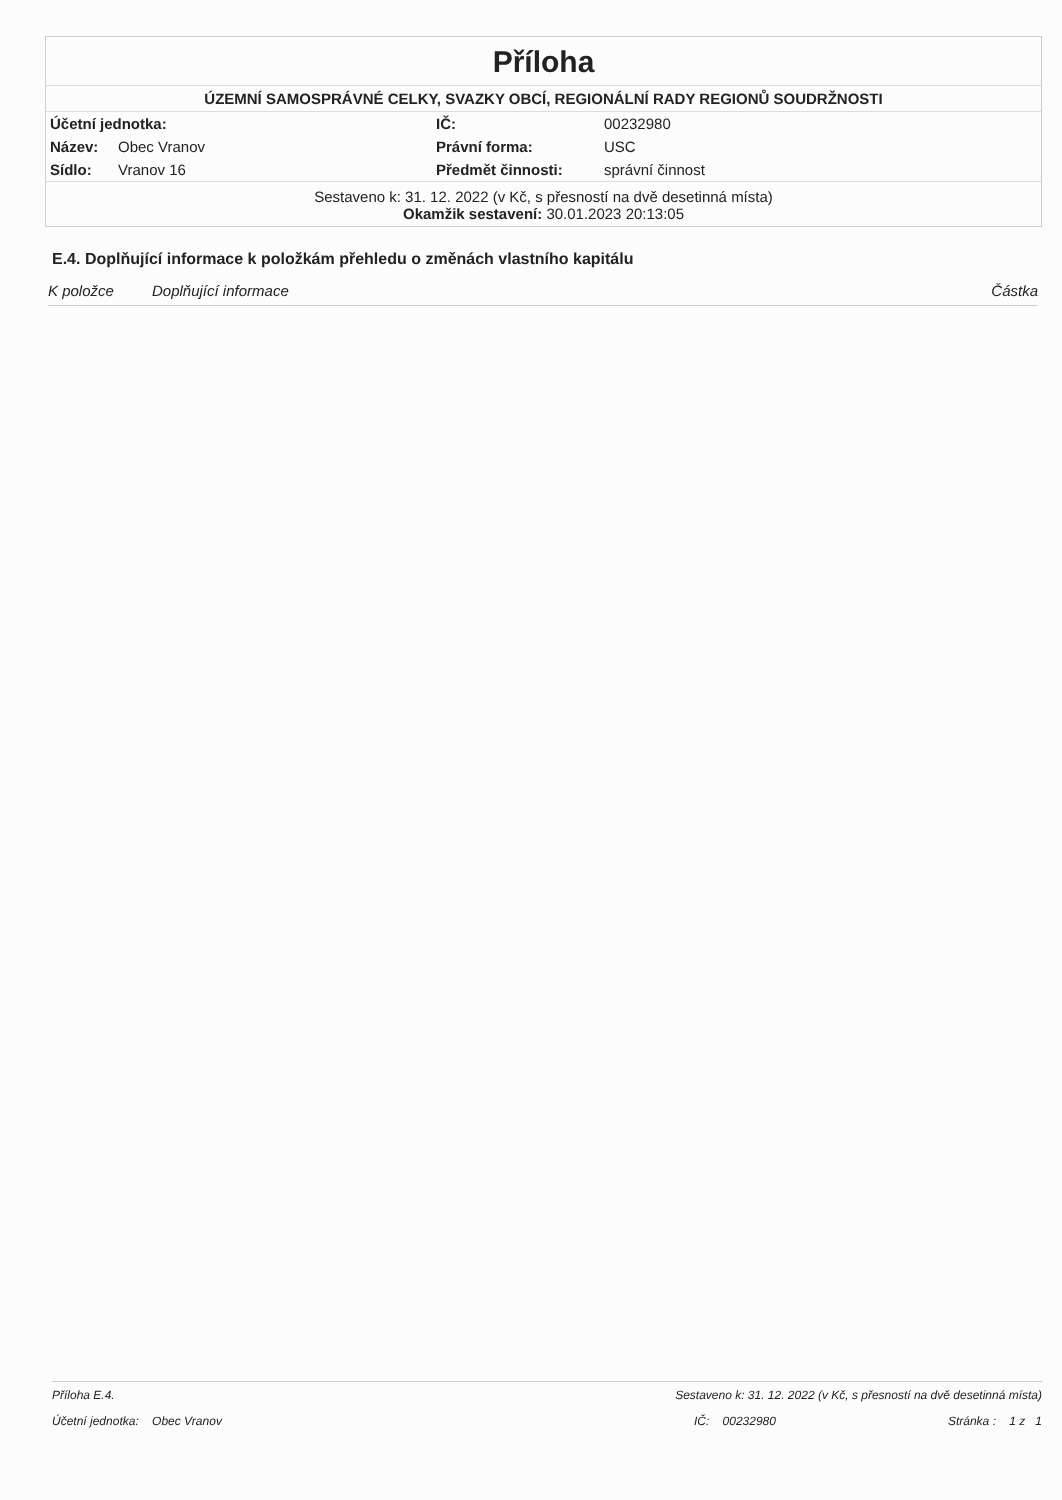Příloha
ÚZEMNÍ SAMOSPRÁVNÉ CELKY, SVAZKY OBCÍ, REGIONÁLNÍ RADY REGIONŮ SOUDRŽNOSTI
| Účetní jednotka: | | IČ: | 00232980 |
| Název: | Obec Vranov | Právní forma: | USC |
| Sídlo: | Vranov 16 | Předmět činnosti: | správní činnost |
Sestaveno k: 31. 12. 2022 (v Kč, s přesností na dvě desetinná místa)
Okamžik sestavení: 30.01.2023 20:13:05
E.4. Doplňující informace k položkám přehledu o změnách vlastního kapitálu
K položce Doplňující informace Částka
Příloha E.4. Sestaveno k: 31. 12. 2022 (v Kč, s přesností na dvě desetinná místa)
Účetní jednotka: Obec Vranov IČ: 00232980 Stránka : 1 z 1